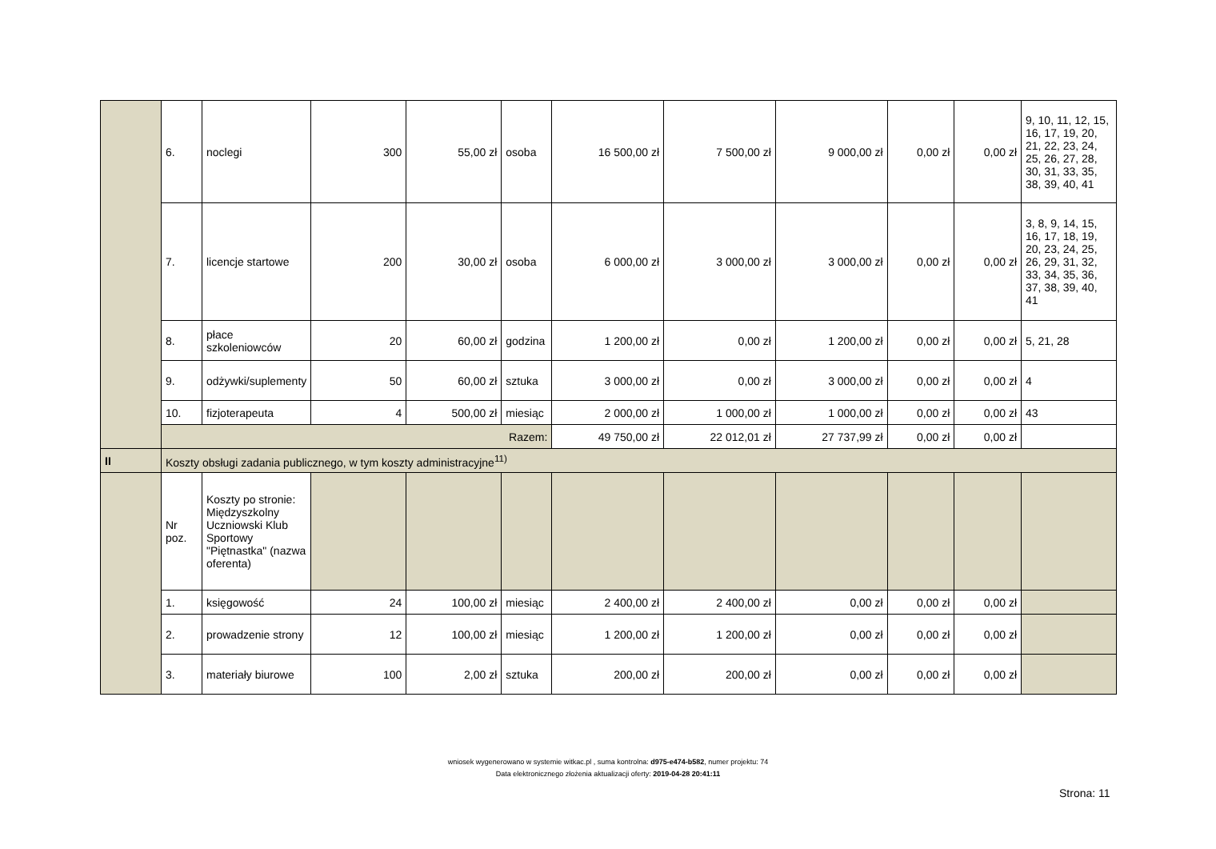| | 6. | noclegi | 300 | 55,00 zł | osoba | 16 500,00 zł | 7 500,00 zł | 9 000,00 zł | 0,00 zł | 0,00 zł | 9, 10, 11, 12, 15, 16, 17, 19, 20, 21, 22, 23, 24, 25, 26, 27, 28, 30, 31, 33, 35, 38, 39, 40, 41 |
| | 7. | licencje startowe | 200 | 30,00 zł | osoba | 6 000,00 zł | 3 000,00 zł | 3 000,00 zł | 0,00 zł | 0,00 zł | 3, 8, 9, 14, 15, 16, 17, 18, 19, 20, 23, 24, 25, 26, 29, 31, 32, 33, 34, 35, 36, 37, 38, 39, 40, 41 |
| | 8. | płace szkoleniowców | 20 | 60,00 zł | godzina | 1 200,00 zł | 0,00 zł | 1 200,00 zł | 0,00 zł | 0,00 zł | 5, 21, 28 |
| | 9. | odżywki/suplementy | 50 | 60,00 zł | sztuka | 3 000,00 zł | 0,00 zł | 3 000,00 zł | 0,00 zł | 0,00 zł | 4 |
| | 10. | fizjoterapeuta | 4 | 500,00 zł | miesiąc | 2 000,00 zł | 1 000,00 zł | 1 000,00 zł | 0,00 zł | 0,00 zł | 43 |
| | Razem: | | | | | 49 750,00 zł | 22 012,01 zł | 27 737,99 zł | 0,00 zł | 0,00 zł | |
| II | Koszty obsługi zadania publicznego, w tym koszty administracyjne<sup>11)</sup> | | | | | | | | | | |
| | Nr poz. | Koszty po stronie: Międzyszkolny Uczniowski Klub Sportowy "Piętnastka" (nazwa oferenta) | | | | | | | | | |
| | 1. | księgowość | 24 | 100,00 zł | miesiąc | 2 400,00 zł | 2 400,00 zł | 0,00 zł | 0,00 zł | 0,00 zł | |
| | 2. | prowadzenie strony | 12 | 100,00 zł | miesiąc | 1 200,00 zł | 1 200,00 zł | 0,00 zł | 0,00 zł | 0,00 zł | |
| | 3. | materiały biurowe | 100 | 2,00 zł | sztuka | 200,00 zł | 200,00 zł | 0,00 zł | 0,00 zł | 0,00 zł | |
wniosek wygenerowano w systemie witkac.pl , suma kontrolna: d975-e474-b582, numer projektu: 74
Data elektronicznego złożenia aktualizacji oferty: 2019-04-28 20:41:11
Strona: 11